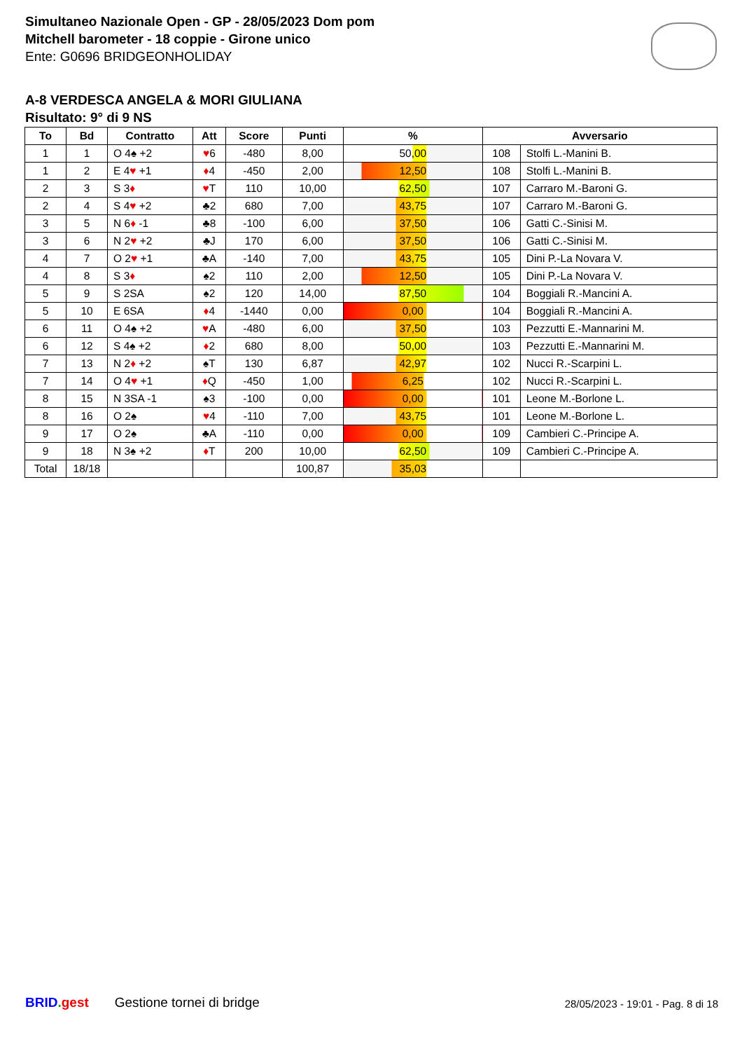Simultaneo Nazionale Open - GP - 28/05/2023 Dom pom
Mitchell barometer - 18 coppie - Girone unico
Ente: G0696 BRIDGEONHOLIDAY
A-8 VERDESCA ANGELA & MORI GIULIANA
Risultato: 9° di 9 NS
| To | Bd | Contratto | Att | Score | Punti | % | Avversario | |
| --- | --- | --- | --- | --- | --- | --- | --- | --- |
| 1 | 1 | O 4♠ +2 | ♥ 6 | -480 | 8,00 | 50,00 | 108 | Stolfi L.-Manini B. |
| 1 | 2 | E 4 ♥ +1 | ♦ 4 | -450 | 2,00 | 12,50 | 108 | Stolfi L.-Manini B. |
| 2 | 3 | S 3 ♦ | ♥ T | 110 | 10,00 | 62,50 | 107 | Carraro M.-Baroni G. |
| 2 | 4 | S 4 ♥ +2 | ♣2 | 680 | 7,00 | 43,75 | 107 | Carraro M.-Baroni G. |
| 3 | 5 | N 6 ♦ -1 | ♣8 | -100 | 6,00 | 37,50 | 106 | Gatti C.-Sinisi M. |
| 3 | 6 | N 2 ♥ +2 | ♣J | 170 | 6,00 | 37,50 | 106 | Gatti C.-Sinisi M. |
| 4 | 7 | O 2 ♥ +1 | ♣A | -140 | 7,00 | 43,75 | 105 | Dini P.-La Novara V. |
| 4 | 8 | S 3 ♦ | ♠2 | 110 | 2,00 | 12,50 | 105 | Dini P.-La Novara V. |
| 5 | 9 | S 2SA | ♠2 | 120 | 14,00 | 87,50 | 104 | Boggiali R.-Mancini A. |
| 5 | 10 | E 6SA | ♦ 4 | -1440 | 0,00 | 0,00 | 104 | Boggiali R.-Mancini A. |
| 6 | 11 | O 4♠ +2 | ♥ A | -480 | 6,00 | 37,50 | 103 | Pezzutti E.-Mannarini M. |
| 6 | 12 | S 4♠ +2 | ♦ 2 | 680 | 8,00 | 50,00 | 103 | Pezzutti E.-Mannarini M. |
| 7 | 13 | N 2 ♦ +2 | ♠T | 130 | 6,87 | 42,97 | 102 | Nucci R.-Scarpini L. |
| 7 | 14 | O 4 ♥ +1 | ♦ Q | -450 | 1,00 | 6,25 | 102 | Nucci R.-Scarpini L. |
| 8 | 15 | N 3SA -1 | ♠3 | -100 | 0,00 | 0,00 | 101 | Leone M.-Borlone L. |
| 8 | 16 | O 2♠ | ♥ 4 | -110 | 7,00 | 43,75 | 101 | Leone M.-Borlone L. |
| 9 | 17 | O 2♠ | ♣A | -110 | 0,00 | 0,00 | 109 | Cambieri C.-Principe A. |
| 9 | 18 | N 3♠ +2 | ♦ T | 200 | 10,00 | 62,50 | 109 | Cambieri C.-Principe A. |
| Total | 18/18 | | | | 100,87 | 35,03 | | |
BRID. gest Gestione tornei di bridge 28/05/2023 - 19:01 - Pag. 8 di 18